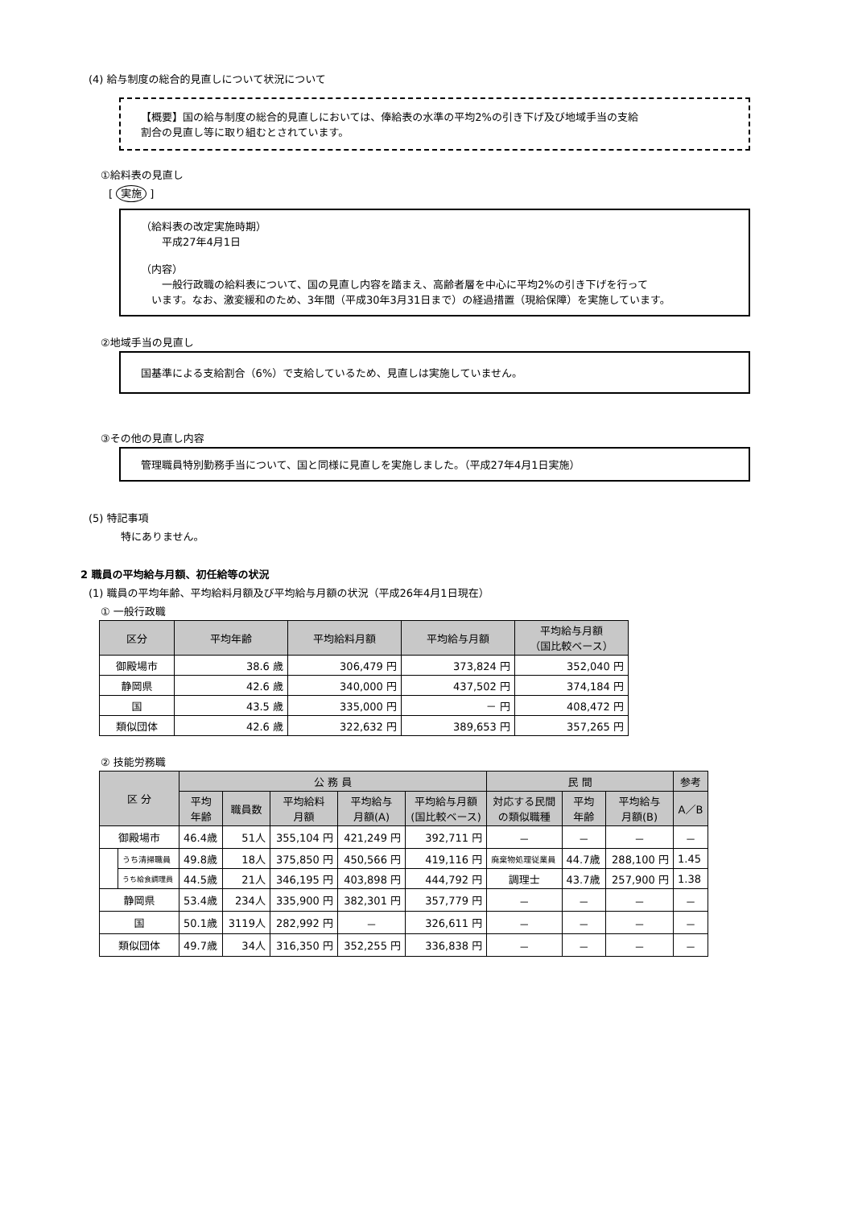(4) 給与制度の総合的見直しについて状況について
【概要】国の給与制度の総合的見直しにおいては、俸給表の水準の平均2%の引き下げ及び地域手当の支給
割合の見直し等に取り組むとされています。
①給料表の見直し
[ 実施 ]
（給料表の改定実施時期）
　　平成27年4月1日
（内容）
　　一般行政職の給料表について、国の見直し内容を踏まえ、高齢者層を中心に平均2%の引き下げを行って
　います。なお、激変緩和のため、3年間（平成30年3月31日まで）の経過措置（現給保障）を実施しています。
②地域手当の見直し
国基準による支給割合（6%）で支給しているため、見直しは実施していません。
③その他の見直し内容
管理職員特別勤務手当について、国と同様に見直しを実施しました。（平成27年4月1日実施）
(5) 特記事項
特にありません。
2 職員の平均給与月額、初任給等の状況
(1) 職員の平均年齢、平均給料月額及び平均給与月額の状況（平成26年4月1日現在）
① 一般行政職
| 区分 | 平均年齢 | 平均給料月額 | 平均給与月額 | 平均給与月額 （国比較ベース） |
| --- | --- | --- | --- | --- |
| 御殿場市 | 38.6 歳 | 306,479 円 | 373,824 円 | 352,040 円 |
| 静岡県 | 42.6 歳 | 340,000 円 | 437,502 円 | 374,184 円 |
| 国 | 43.5 歳 | 335,000 円 | － 円 | 408,472 円 |
| 類似団体 | 42.6 歳 | 322,632 円 | 389,653 円 | 357,265 円 |
② 技能労務職
| 区 分 | | 公 務 員 | | | | | 民 間 | | | 参考 |
| --- | --- | --- | --- | --- | --- | --- | --- | --- | --- | --- |
| | | 平均 年齢 | 職員数 | 平均給料 月額 | 平均給与 月額(A) | 平均給与月額 (国比較ベース) | 対応する民間 の類似職種 | 平均 年齢 | 平均給与 月額(B) | A／B |
| 御殿場市 | | 46.4歳 | 51人 | 355,104 円 | 421,249 円 | 392,711 円 | － | － | － | － |
| | うち清掃職員 | 49.8歳 | 18人 | 375,850 円 | 450,566 円 | 419,116 円 | 廃棄物処理従業員 | 44.7歳 | 288,100 円 | 1.45 |
| | うち給食調理員 | 44.5歳 | 21人 | 346,195 円 | 403,898 円 | 444,792 円 | 調理士 | 43.7歳 | 257,900 円 | 1.38 |
| 静岡県 | | 53.4歳 | 234人 | 335,900 円 | 382,301 円 | 357,779 円 | － | － | － | － |
| 国 | | 50.1歳 | 3119人 | 282,992 円 | － | 326,611 円 | － | － | － | － |
| 類似団体 | | 49.7歳 | 34人 | 316,350 円 | 352,255 円 | 336,838 円 | － | － | － | － |